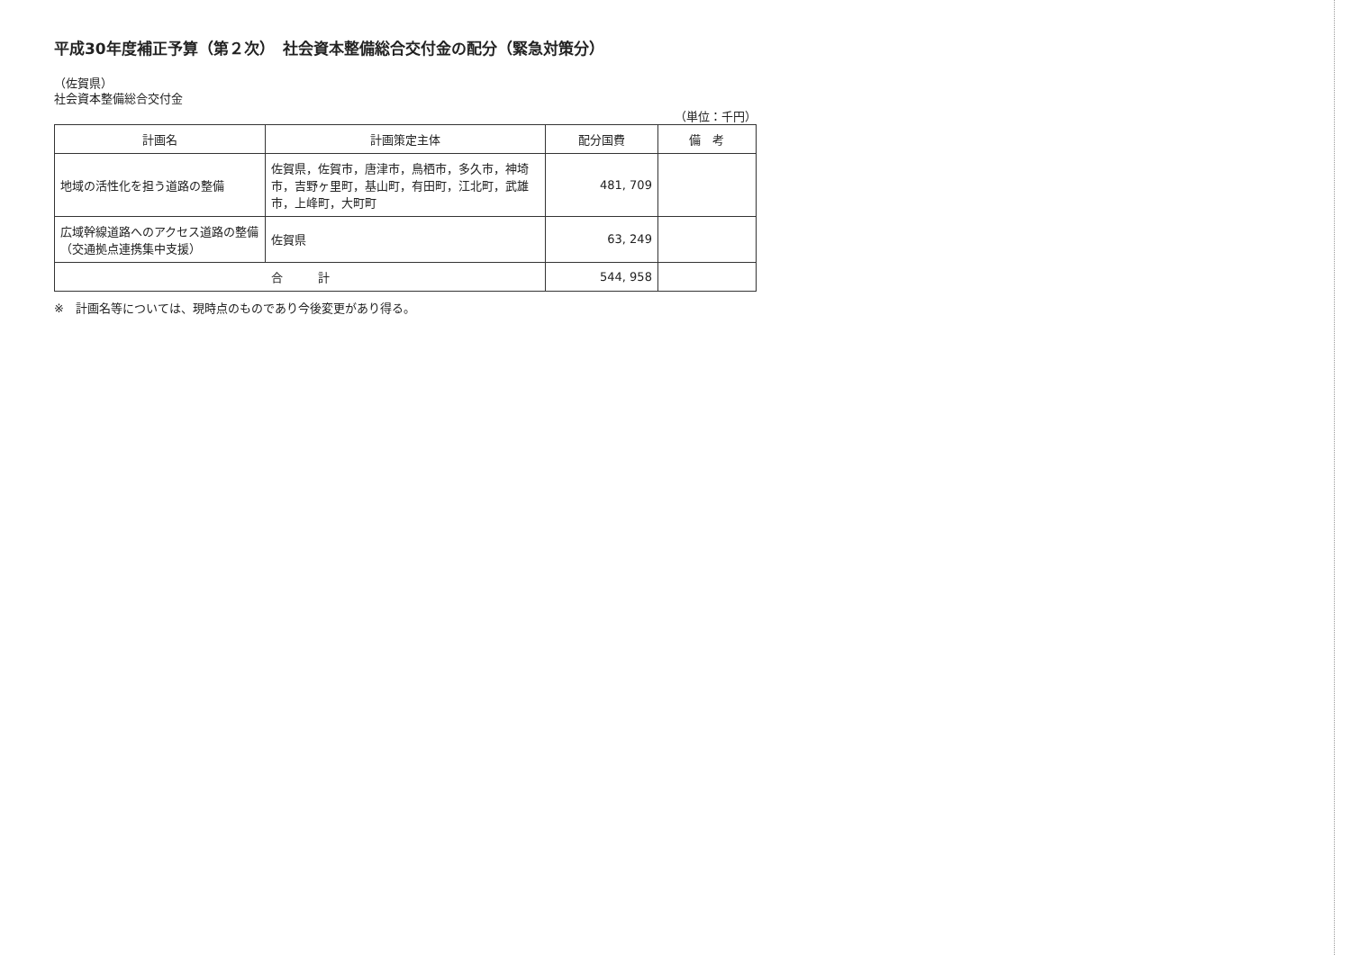平成30年度補正予算（第２次）　社会資本整備総合交付金の配分（緊急対策分）
（佐賀県）
社会資本整備総合交付金
（単位：千円）
| 計画名 | 計画策定主体 | 配分国費 | 備 考 |
| --- | --- | --- | --- |
| 地域の活性化を担う道路の整備 | 佐賀県，佐賀市，唐津市，鳥栖市，多久市，神埼市，吉野ヶ里町，基山町，有田町，江北町，武雄市，上峰町，大町町 | 481, 709 | |
| 広域幹線道路へのアクセス道路の整備（交通拠点連携集中支援） | 佐賀県 | 63, 249 | |
| 合 計 | | 544, 958 | |
※　計画名等については、現時点のものであり今後変更があり得る。